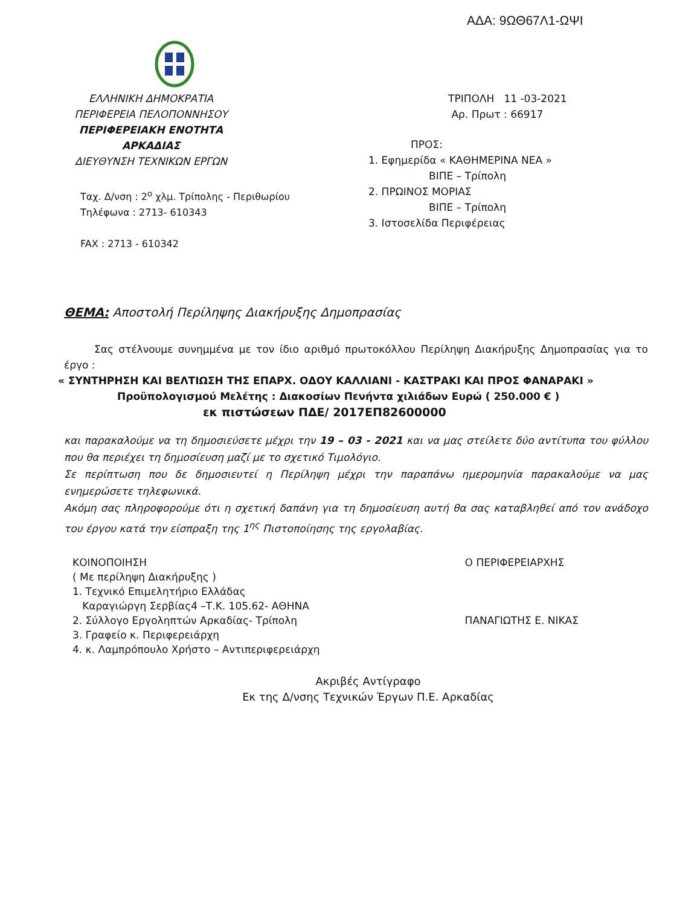ΑΔΑ: 9ΩΘ67Λ1-ΩΨΙ
ΕΛΛΗΝΙΚΗ ΔΗΜΟΚΡΑΤΙΑ
ΠΕΡΙΦΕΡΕΙΑ ΠΕΛΟΠΟΝΝΗΣΟΥ
ΠΕΡΙΦΕΡΕΙΑΚΗ ΕΝΟΤΗΤΑ ΑΡΚΑΔΙΑΣ
ΔΙΕΥΘΥΝΣΗ ΤΕΧΝΙΚΩΝ ΕΡΓΩΝ
Ταχ. Δ/νση : 2<sup>ο</sup> χλμ. Τρίπολης - Περιθωρίου
Τηλέφωνα : 2713- 610343
FAX : 2713 - 610342
ΤΡΙΠΟΛΗ 11 -03-2021
Αρ. Πρωτ : 66917
ΠΡΟΣ:
1. Εφημερίδα « ΚΑΘΗΜΕΡΙΝΑ ΝΕΑ »
ΒΙΠΕ – Τρίπολη
2. ΠΡΩΙΝΟΣ ΜΟΡΙΑΣ
ΒΙΠΕ – Τρίπολη
3. Ιστοσελίδα Περιφέρειας
ΘΕΜΑ: Αποστολή Περίληψης Διακήρυξης Δημοπρασίας
Σας στέλνουμε συνημμένα με τον ίδιο αριθμό πρωτοκόλλου Περίληψη Διακήρυξης Δημοπρασίας για το έργο :
« ΣΥΝΤΗΡΗΣΗ ΚΑΙ ΒΕΛΤΙΩΣΗ ΤΗΣ ΕΠΑΡΧ. ΟΔΟΥ ΚΑΛΛΙΑΝΙ - ΚΑΣΤΡΑΚΙ ΚΑΙ ΠΡΟΣ ΦΑΝΑΡΑΚΙ »
Προϋπολογισμού Μελέτης : Διακοσίων Πενήντα χιλιάδων Ευρώ ( 250.000 € )
εκ πιστώσεων ΠΔΕ/ 2017ΕΠ82600000
και παρακαλούμε να τη δημοσιεύσετε μέχρι την 19 – 03 - 2021 και να μας στείλετε δύο αντίτυπα του φύλλου που θα περιέχει τη δημοσίευση μαζί με το σχετικό Τιμολόγιο.
Σε περίπτωση που δε δημοσιευτεί η Περίληψη μέχρι την παραπάνω ημερομηνία παρακαλούμε να μας ενημερώσετε τηλεφωνικά.
Ακόμη σας πληροφορούμε ότι η σχετική δαπάνη για τη δημοσίευση αυτή θα σας καταβληθεί από τον ανάδοχο του έργου κατά την είσπραξη της 1<sup>ης</sup> Πιστοποίησης της εργολαβίας.
ΚΟΙΝΟΠΟΙΗΣΗ
( Με περίληψη Διακήρυξης )
1. Τεχνικό Επιμελητήριο Ελλάδας
Καραγιώργη Σερβίας4 –Τ.Κ. 105.62- ΑΘΗΝΑ
2. Σύλλογο Εργοληπτών Αρκαδίας- Τρίπολη
3. Γραφείο κ. Περιφερειάρχη
4. κ. Λαμπρόπουλο Χρήστο – Αντιπεριφερειάρχη
Ο ΠΕΡΙΦΕΡΕΙΑΡΧΗΣ
ΠΑΝΑΓΙΩΤΗΣ Ε. ΝΙΚΑΣ
Ακριβές Αντίγραφο
Εκ της Δ/νσης Τεχνικών Έργων Π.Ε. Αρκαδίας